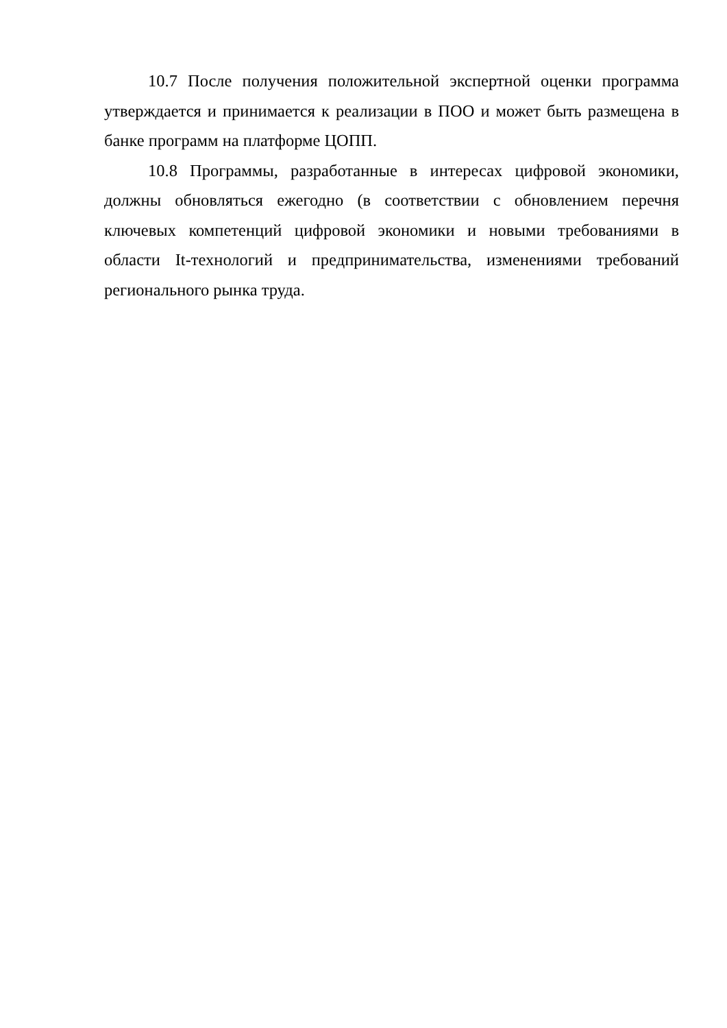10.7 После получения положительной экспертной оценки программа утверждается и принимается к реализации в ПОО и может быть размещена в банке программ на платформе ЦОПП.
10.8 Программы, разработанные в интересах цифровой экономики, должны обновляться ежегодно (в соответствии с обновлением перечня ключевых компетенций цифровой экономики и новыми требованиями в области It-технологий и предпринимательства, изменениями требований регионального рынка труда.